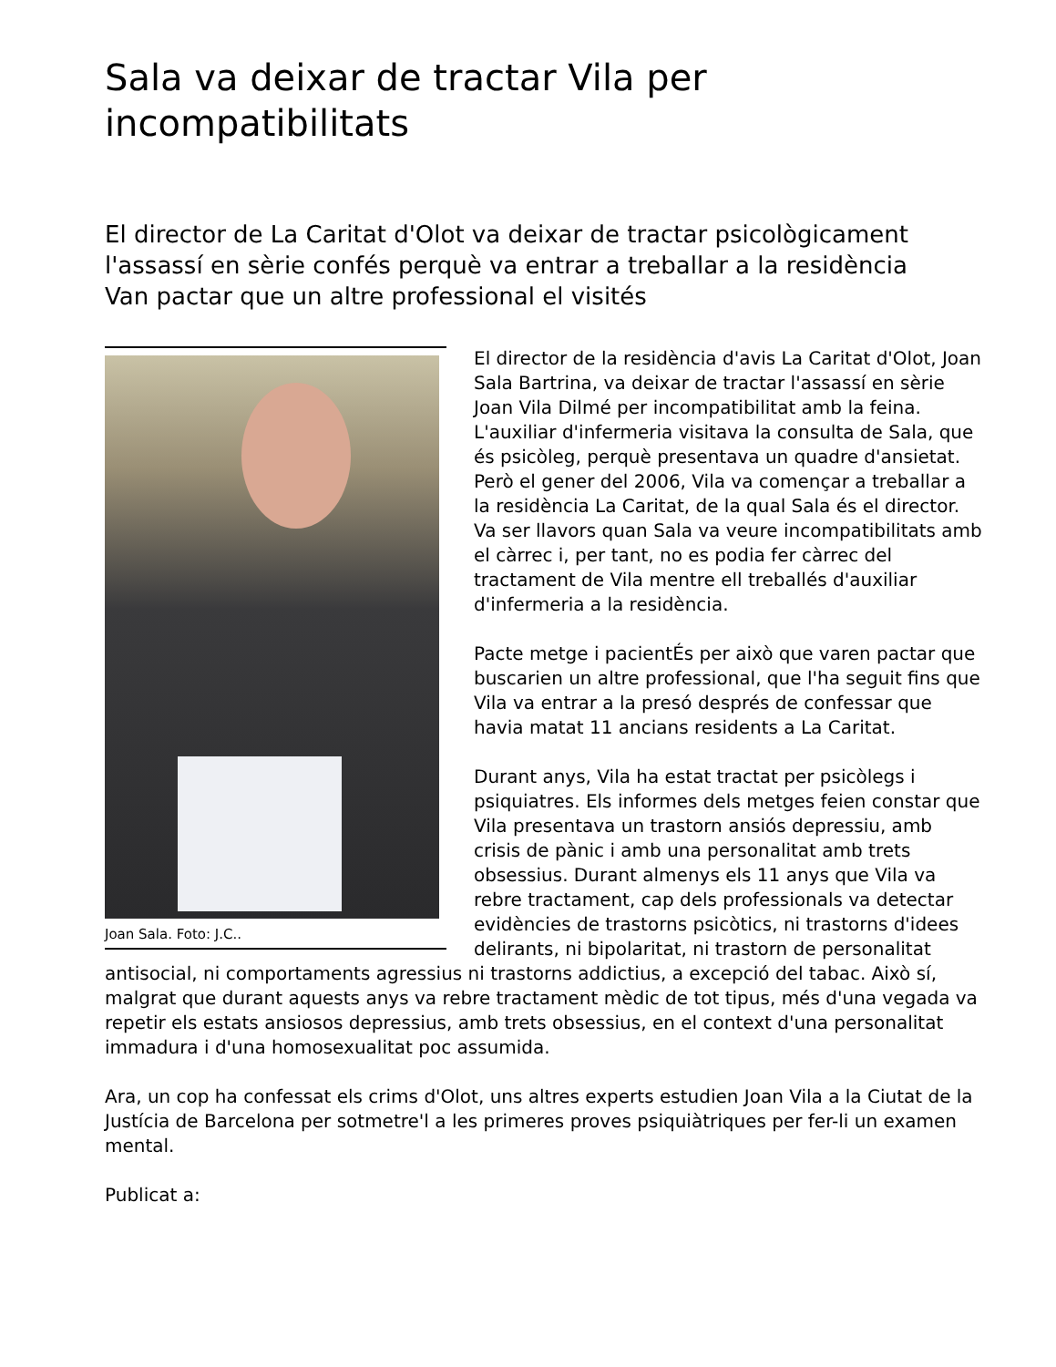Sala va deixar de tractar Vila per incompatibilitats
El director de La Caritat d'Olot va deixar de tractar psicològicament l'assassí en sèrie confés perquè va entrar a treballar a la residència
Van pactar que un altre professional el visités
Joan Sala. Foto: J.C..
El director de la residència d'avis La Caritat d'Olot, Joan Sala Bartrina, va deixar de tractar l'assassí en sèrie Joan Vila Dilmé per incompatibilitat amb la feina. L'auxiliar d'infermeria visitava la consulta de Sala, que és psicòleg, perquè presentava un quadre d'ansietat. Però el gener del 2006, Vila va començar a treballar a la residència La Caritat, de la qual Sala és el director. Va ser llavors quan Sala va veure incompatibilitats amb el càrrec i, per tant, no es podia fer càrrec del tractament de Vila mentre ell treballés d'auxiliar d'infermeria a la residència.
Pacte metge i pacientÉs per això que varen pactar que buscarien un altre professional, que l'ha seguit fins que Vila va entrar a la presó després de confessar que havia matat 11 ancians residents a La Caritat.
Durant anys, Vila ha estat tractat per psicòlegs i psiquiatres. Els informes dels metges feien constar que Vila presentava un trastorn ansiós depressiu, amb crisis de pànic i amb una personalitat amb trets obsessius. Durant almenys els 11 anys que Vila va rebre tractament, cap dels professionals va detectar evidències de trastorns psicòtics, ni trastorns d'idees delirants, ni bipolaritat, ni trastorn de personalitat antisocial, ni comportaments agressius ni trastorns addictius, a excepció del tabac. Això sí, malgrat que durant aquests anys va rebre tractament mèdic de tot tipus, més d'una vegada va repetir els estats ansiosos depressius, amb trets obsessius, en el context d'una personalitat immadura i d'una homosexualitat poc assumida.
Ara, un cop ha confessat els crims d'Olot, uns altres experts estudien Joan Vila a la Ciutat de la Justícia de Barcelona per sotmetre'l a les primeres proves psiquiàtriques per fer-li un examen mental.
Publicat a: